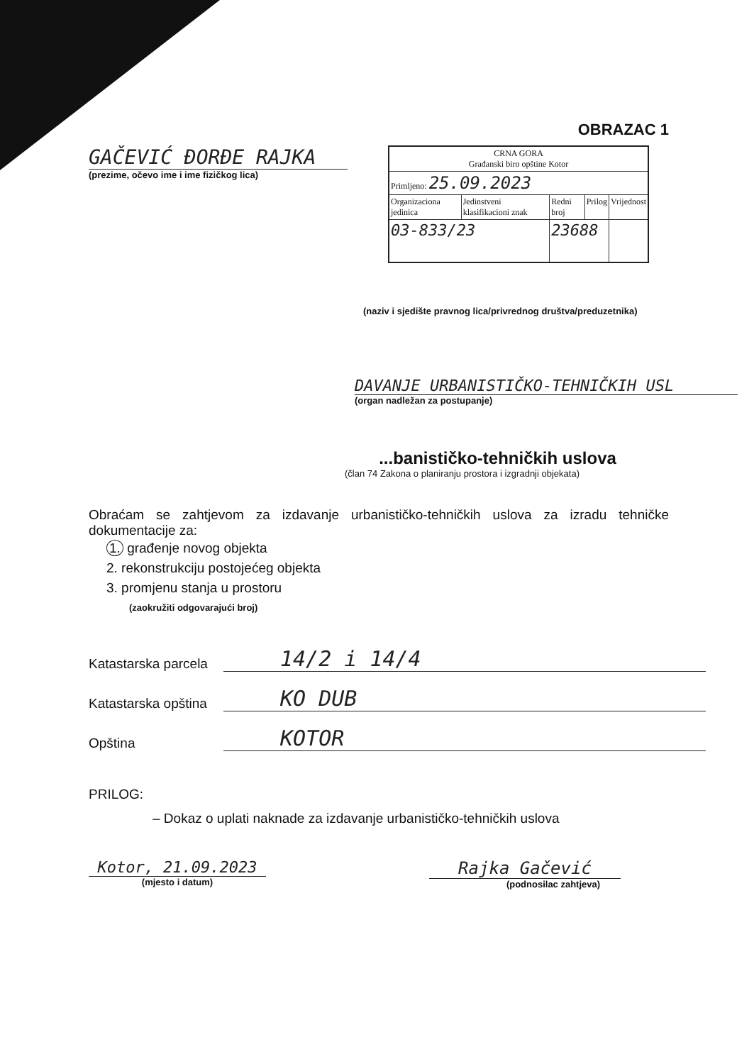OBRAZAC 1
GAČEVIĆ ĐORĐE RAJKA
(prezime, očevo ime i ime fizičkog lica)
| CRNA GORA Građanski biro opštine Kotor | | | | |
| Primljeno: 25.09.2023 | | | | |
| Organizaciona jedinica | Jedinstveni klasifikacioni znak | Redni broj | Prilog | Vrijednost |
| 03-833/23 | | 23688 | | |
(naziv i sjedište pravnog lica/privrednog društva/preduzetnika)
DAVANJE URBANISTIČKO-TEHNIČKIH USL
(organ nadležan za postupanje)
...banističko-tehničkih uslova
(član 74 Zakona o planiranju prostora i izgradnji objekata)
Obraćam se zahtjevom za izdavanje urbanističko-tehničkih uslova za izradu tehničke dokumentacije za:
1. građenje novog objekta
2. rekonstrukciju postojećeg objekta
3. promjenu stanja u prostoru
(zaokružiti odgovarajući broj)
Katastarska parcela
14/2 i 14/4
Katastarska opština
KO DUB
Opština
KOTOR
PRILOG:
– Dokaz o uplati naknade za izdavanje urbanističko-tehničkih uslova
Kotor, 21.09.2023
(mjesto i datum)
Rajka Gačević
(podnosilac zahtjeva)